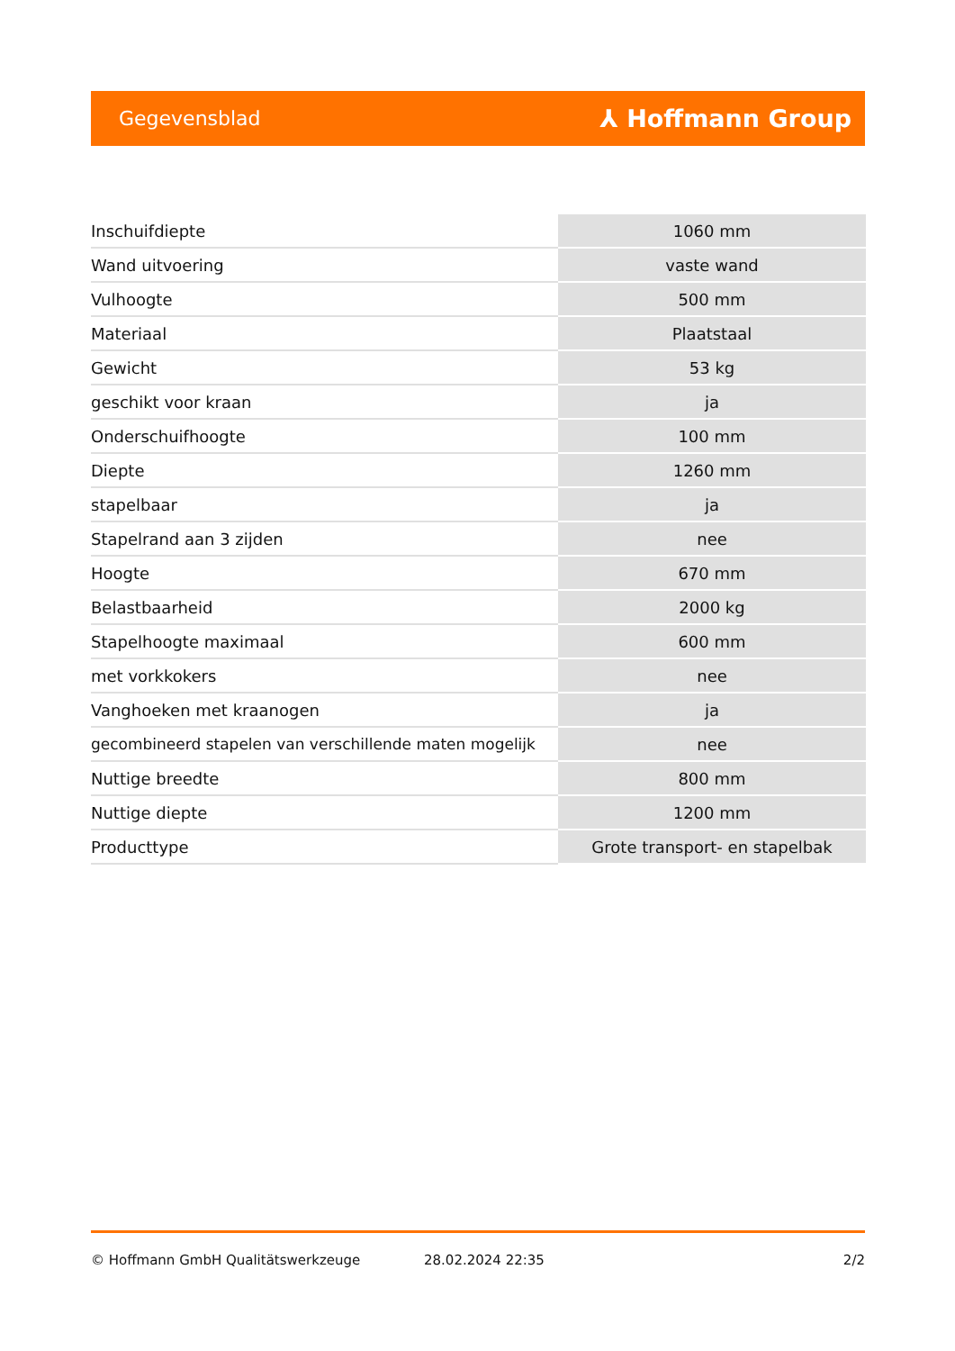Gegevensblad ⅄ Hoffmann Group
| Inschuifdiepte | 1060 mm |
| Wand uitvoering | vaste wand |
| Vulhoogte | 500 mm |
| Materiaal | Plaatstaal |
| Gewicht | 53 kg |
| geschikt voor kraan | ja |
| Onderschuifhoogte | 100 mm |
| Diepte | 1260 mm |
| stapelbaar | ja |
| Stapelrand aan 3 zijden | nee |
| Hoogte | 670 mm |
| Belastbaarheid | 2000 kg |
| Stapelhoogte maximaal | 600 mm |
| met vorkkokers | nee |
| Vanghoeken met kraanogen | ja |
| gecombineerd stapelen van verschillende maten mogelijk | nee |
| Nuttige breedte | 800 mm |
| Nuttige diepte | 1200 mm |
| Producttype | Grote transport- en stapelbak |
© Hoffmann GmbH Qualitätswerkzeuge 28.02.2024 22:35 2/2